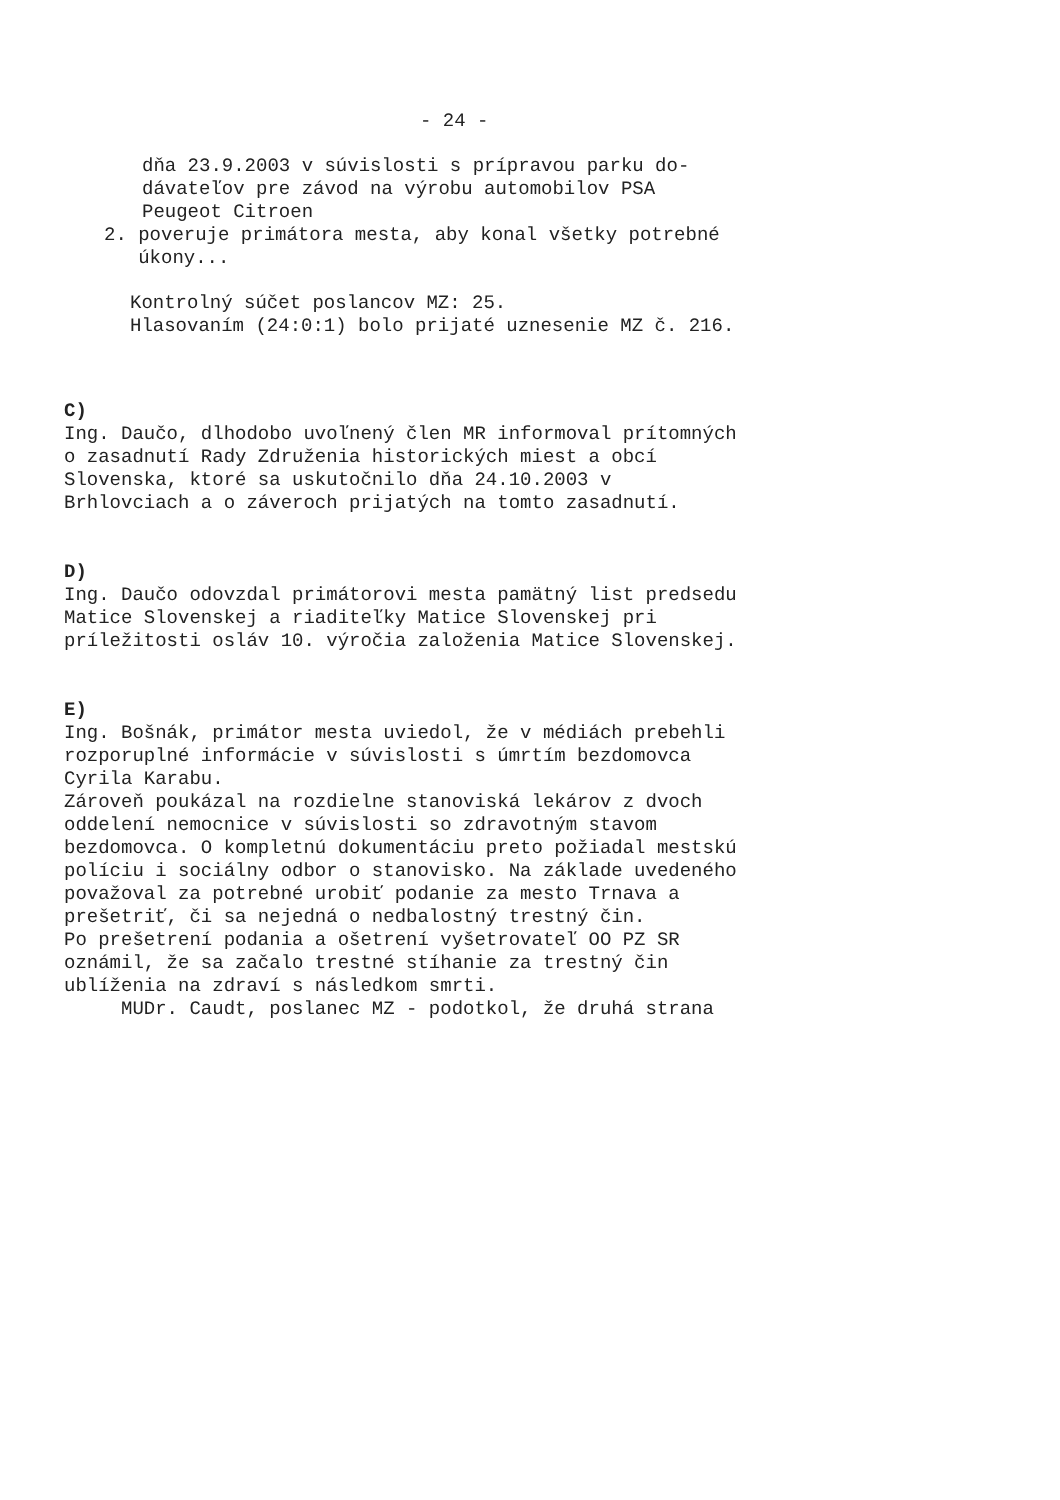- 24 -
dňa 23.9.2003 v súvislosti s prípravou parku do-
dávateľov pre závod na výrobu automobilov PSA
Peugeot Citroen
2. poveruje primátora mesta, aby konal všetky potrebné
úkony...
Kontrolný súčet poslancov MZ: 25.
Hlasovaním (24:0:1) bolo prijaté uznesenie MZ č. 216.
C)
Ing. Daučo, dlhodobo uvoľnený člen MR informoval prítomných
o zasadnutí Rady Združenia historických miest a obcí
Slovenska, ktoré sa uskutočnilo dňa 24.10.2003 v
Brhlovciach a o záveroch prijatých na tomto zasadnutí.
D)
Ing. Daučo odovzdal primátorovi mesta pamätný list predsedu
Matice Slovenskej a riaditeľky Matice Slovenskej pri
príležitosti osláv 10. výročia založenia Matice Slovenskej.
E)
Ing. Bošnák, primátor mesta uviedol, že v médiách prebehli
rozporuplné informácie v súvislosti s úmrtím bezdomovca
Cyrila Karabu.
Zároveň poukázal na rozdielne stanoviská lekárov z dvoch
oddelení nemocnice v súvislosti so zdravotným stavom
bezdomovca. O kompletnú dokumentáciu preto požiadal mestskú
políciu i sociálny odbor o stanovisko. Na základe uvedeného
považoval za potrebné urobiť podanie za mesto Trnava a
prešetriť, či sa nejedná o nedbalostný trestný čin.
Po prešetrení podania a ošetrení vyšetrovateľ OO PZ SR
oznámil, že sa začalo trestné stíhanie za trestný čin
ublíženia na zdraví s následkom smrti.
MUDr. Caudt, poslanec MZ - podotkol, že druhá strana